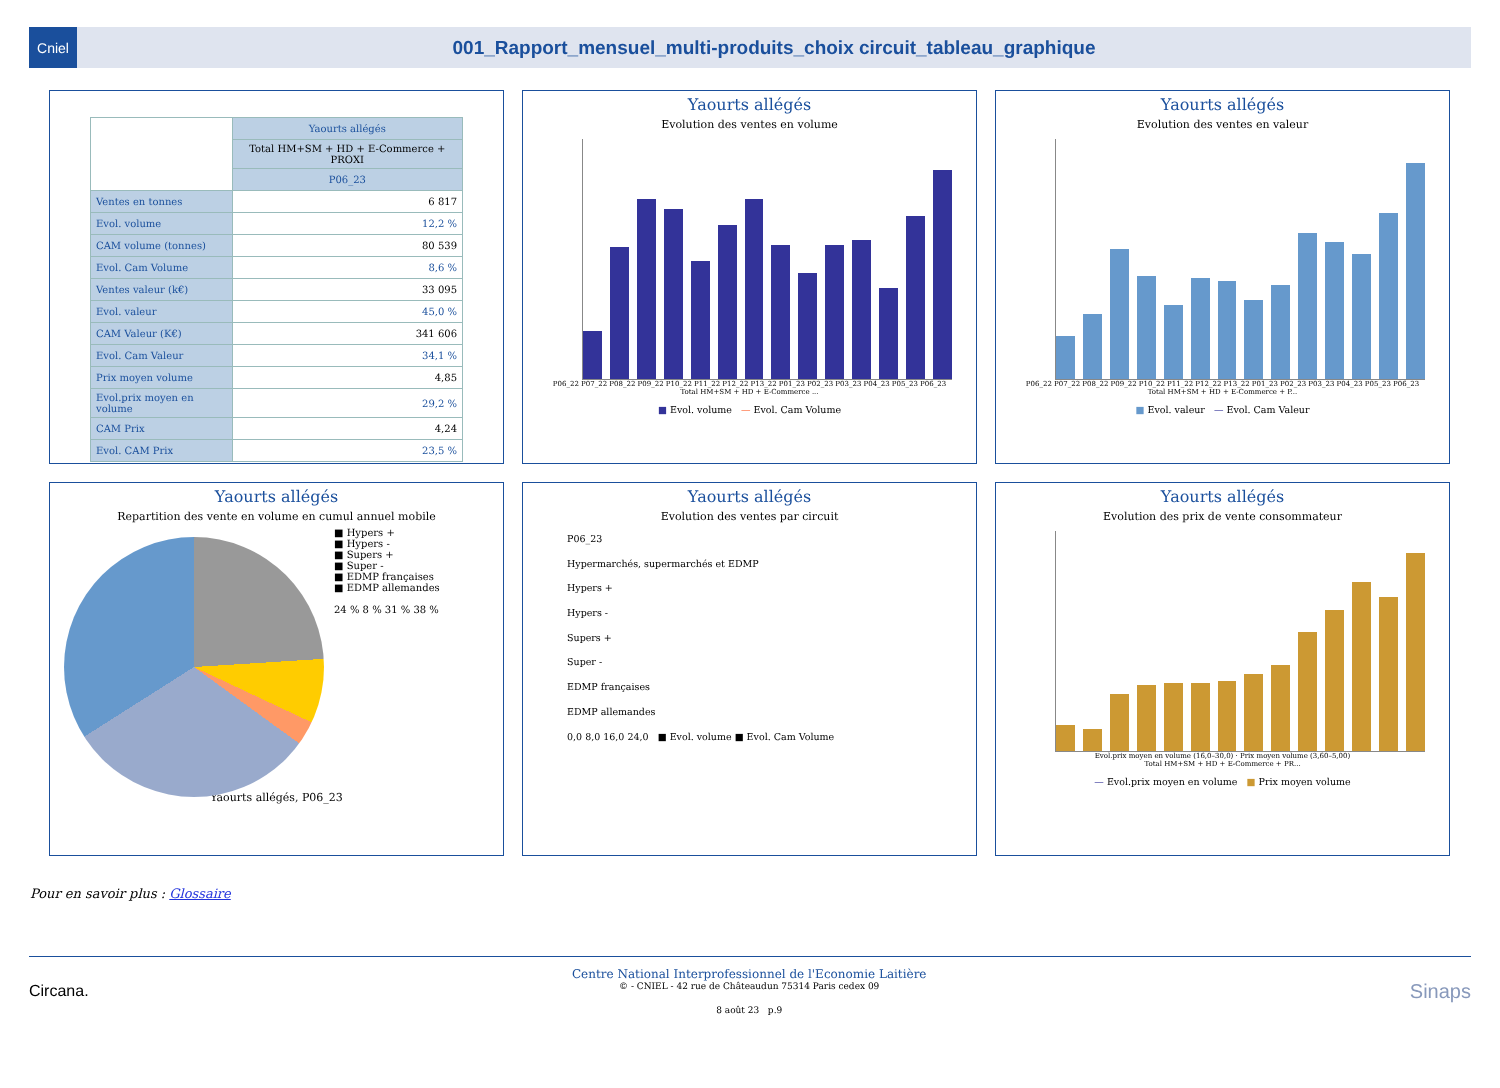Cniel
001_Rapport_mensuel_multi-produits_choix circuit_tableau_graphique
| | Yaourts allégés |
| --- | --- |
| | Total HM+SM + HD + E-Commerce + PROXI |
| | P06_23 |
| Ventes en tonnes | 6 817 |
| Evol. volume | 12,2 % |
| CAM volume (tonnes) | 80 539 |
| Evol. Cam Volume | 8,6 % |
| Ventes valeur (k€) | 33 095 |
| Evol. valeur | 45,0 % |
| CAM Valeur (K€) | 341 606 |
| Evol. Cam Valeur | 34,1 % |
| Prix moyen volume | 4,85 |
| Evol.prix moyen en volume | 29,2 % |
| CAM Prix | 4,24 |
| Evol. CAM Prix | 23,5 % |
Yaourts allégés
Evolution des ventes en volume
P06_22 P07_22 P08_22 P09_22 P10_22 P11_22 P12_22 P13_22 P01_23 P02_23 P03_23 P04_23 P05_23 P06_23
Total HM+SM + HD + E-Commerce ...
■ Evol. volume — Evol. Cam Volume
Yaourts allégés
Evolution des ventes en valeur
P06_22 P07_22 P08_22 P09_22 P10_22 P11_22 P12_22 P13_22 P01_23 P02_23 P03_23 P04_23 P05_23 P06_23
Total HM+SM + HD + E-Commerce + P...
■ Evol. valeur — Evol. Cam Valeur
Yaourts allégés
Repartition des vente en volume en cumul annuel mobile
■ Hypers +
■ Hypers -
■ Supers +
■ Super -
■ EDMP françaises
■ EDMP allemandes
24 % 8 % 31 % 38 %
Yaourts allégés, P06_23
Yaourts allégés
Evolution des ventes par circuit
P06_23
Hypermarchés, supermarchés et EDMP
Hypers +
Hypers -
Supers +
Super -
EDMP françaises
EDMP allemandes
0,0 8,0 16,0 24,0 ■ Evol. volume ■ Evol. Cam Volume
Yaourts allégés
Evolution des prix de vente consommateur
Evol.prix moyen en volume (16,0–30,0) · Prix moyen volume (3,60–5,00)
Total HM+SM + HD + E-Commerce + PR...
— Evol.prix moyen en volume ■ Prix moyen volume
Pour en savoir plus : Glossaire
Circana.
Centre National Interprofessionnel de l'Economie Laitière
© - CNIEL - 42 rue de Châteaudun 75314 Paris cedex 09
8 août 23 p.9
Sinaps